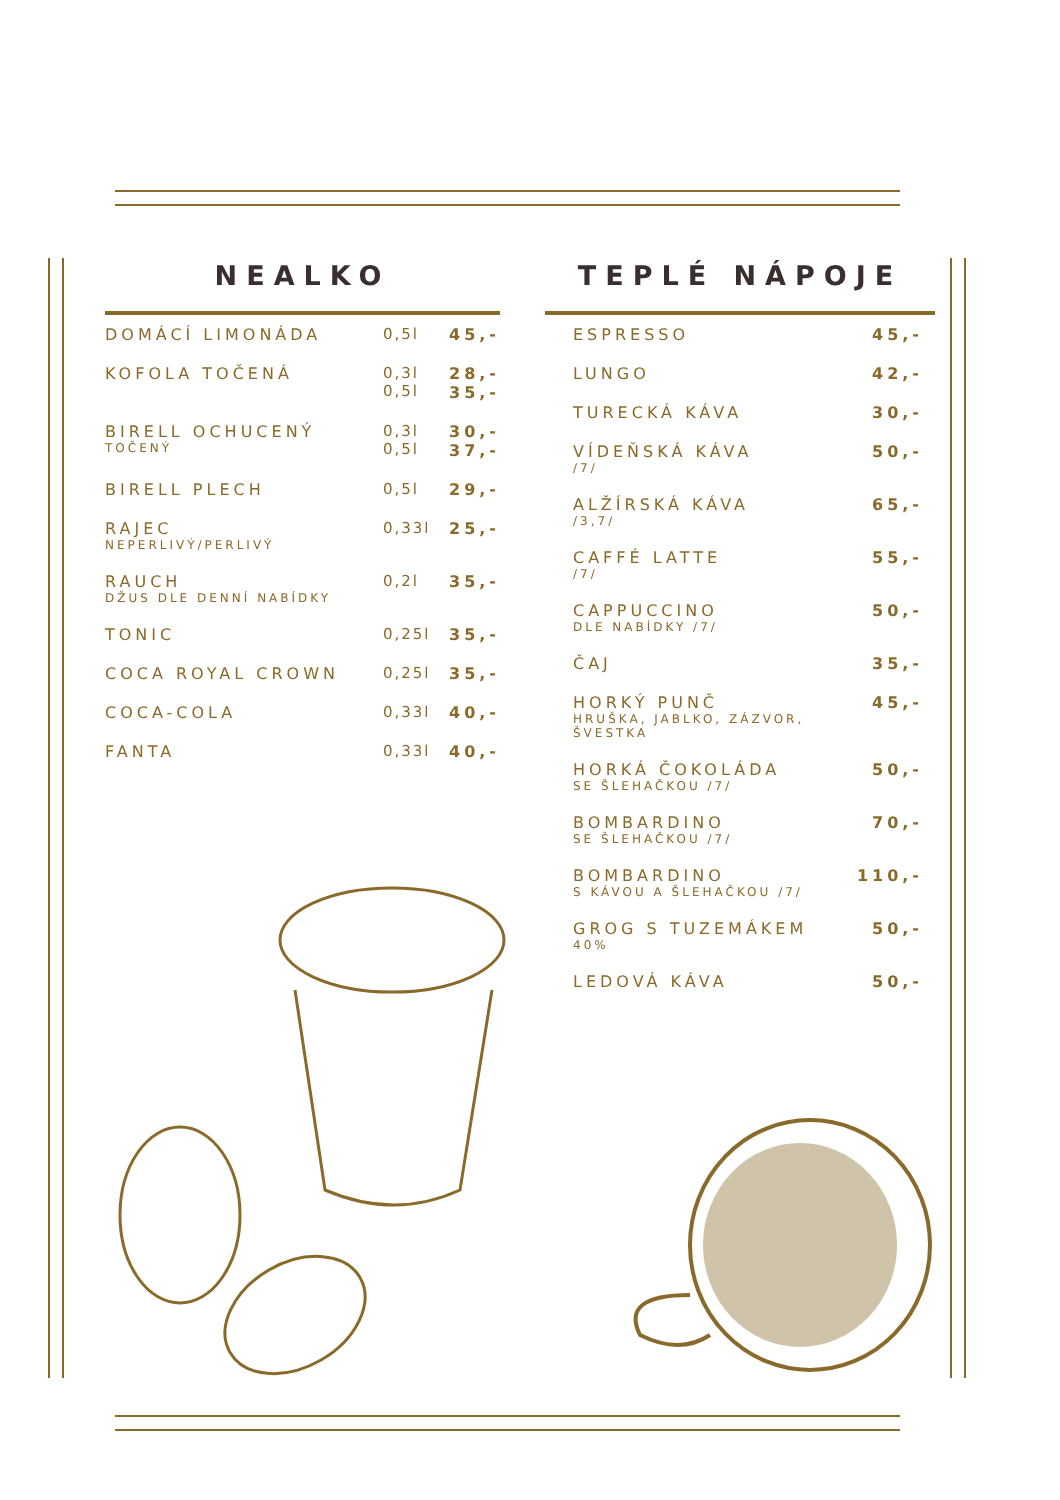NEALKO
| DOMÁCÍ LIMONÁDA | 0,5l | 45,- |
| KOFOLA TOČENÁ | 0,3l 0,5l | 28,- 35,- |
| BIRELL OCHUCENÝ TOČENÝ | 0,3l 0,5l | 30,- 37,- |
| BIRELL PLECH | 0,5l | 29,- |
| RAJEC NEPERLIVÝ/PERLIVÝ | 0,33l | 25,- |
| RAUCH DŽUS DLE DENNÍ NABÍDKY | 0,2l | 35,- |
| TONIC | 0,25l | 35,- |
| COCA ROYAL CROWN | 0,25l | 35,- |
| COCA-COLA | 0,33l | 40,- |
| FANTA | 0,33l | 40,- |
TEPLÉ NÁPOJE
| ESPRESSO | 45,- |
| LUNGO | 42,- |
| TURECKÁ KÁVA | 30,- |
| VÍDEŇSKÁ KÁVA /7/ | 50,- |
| ALŽÍRSKÁ KÁVA /3,7/ | 65,- |
| CAFFÉ LATTE /7/ | 55,- |
| CAPPUCCINO DLE NABÍDKY /7/ | 50,- |
| ČAJ | 35,- |
| HORKÝ PUNČ HRUŠKA, JABLKO, ZÁZVOR, ŠVESTKA | 45,- |
| HORKÁ ČOKOLÁDA SE ŠLEHAČKOU /7/ | 50,- |
| BOMBARDINO SE ŠLEHAČKOU /7/ | 70,- |
| BOMBARDINO S KÁVOU A ŠLEHAČKOU /7/ | 110,- |
| GROG S TUZEMÁKEM 40% | 50,- |
| LEDOVÁ KÁVA | 50,- |